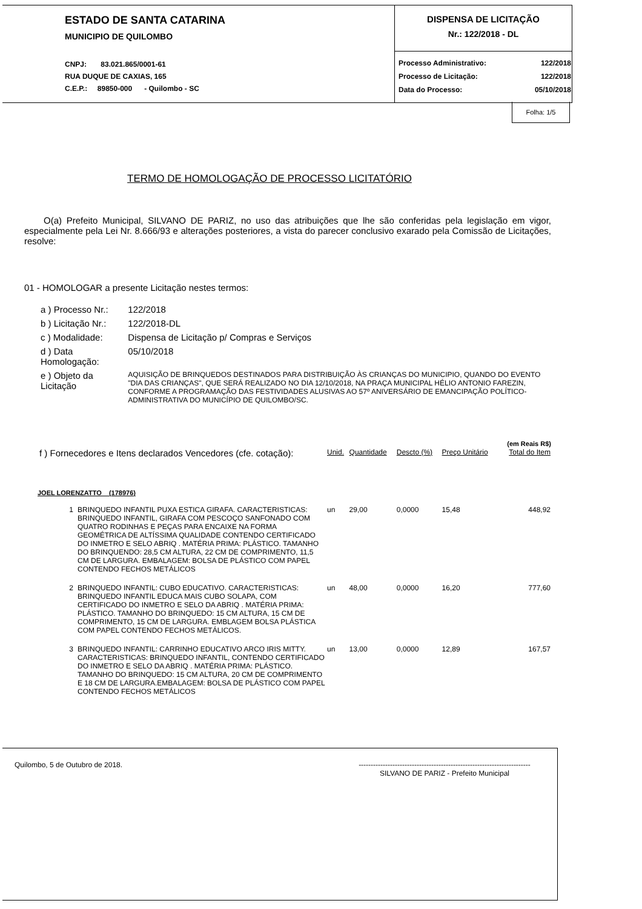ESTADO DE SANTA CATARINA
MUNICIPIO DE QUILOMBO
CNPJ: 83.021.865/0001-61
RUA DUQUE DE CAXIAS, 165
C.E.P.: 89850-000 - Quilombo - SC
DISPENSA DE LICITAÇÃO
Nr.: 122/2018 - DL
| Processo Administrativo: | 122/2018 |
| Processo de Licitação: | 122/2018 |
| Data do Processo: | 05/10/2018 |
Folha: 1/5
TERMO DE HOMOLOGAÇÃO DE PROCESSO LICITATÓRIO
O(a) Prefeito Municipal, SILVANO DE PARIZ, no uso das atribuições que lhe são conferidas pela legislação em vigor, especialmente pela Lei Nr. 8.666/93 e alterações posteriores, a vista do parecer conclusivo exarado pela Comissão de Licitações, resolve:
01 - HOMOLOGAR a presente Licitação nestes termos:
| a ) Processo Nr.: | 122/2018 |
| b ) Licitação Nr.: | 122/2018-DL |
| c ) Modalidade: | Dispensa de Licitação p/ Compras e Serviços |
| d ) Data Homologação: | 05/10/2018 |
| e ) Objeto da Licitação | AQUISIÇÃO DE BRINQUEDOS DESTINADOS PARA DISTRIBUIÇÃO ÀS CRIANÇAS DO MUNICIPIO, QUANDO DO EVENTO "DIA DAS CRIANÇAS", QUE SERÁ REALIZADO NO DIA 12/10/2018, NA PRAÇA MUNICIPAL HÉLIO ANTONIO FAREZIN, CONFORME A PROGRAMAÇÃO DAS FESTIVIDADES ALUSIVAS AO 57º ANIVERSÁRIO DE EMANCIPAÇÃO POLÍTICO-ADMINISTRATIVA DO MUNICÍPIO DE QUILOMBO/SC. |
(em Reais R$)
| f ) Fornecedores e Itens declarados Vencedores (cfe. cotação): | | Unid. | Quantidade | Descto (%) | Preço Unitário | Total do Item |
| JOEL LORENZATTO (178976) | | | | | | |
| 1 | BRINQUEDO INFANTIL PUXA ESTICA GIRAFA. CARACTERISTICAS: BRINQUEDO INFANTIL, GIRAFA COM PESCOÇO SANFONADO COM QUATRO RODINHAS E PEÇAS PARA ENCAIXE NA FORMA GEOMÉTRICA DE ALTÍSSIMA QUALIDADE CONTENDO CERTIFICADO DO INMETRO E SELO ABRIQ . MATÉRIA PRIMA: PLÁSTICO. TAMANHO DO BRINQUENDO: 28,5 CM ALTURA, 22 CM DE COMPRIMENTO, 11,5 CM DE LARGURA. EMBALAGEM: BOLSA DE PLÁSTICO COM PAPEL CONTENDO FECHOS METÁLICOS | un | 29,00 | 0,0000 | 15,48 | 448,92 |
| 2 | BRINQUEDO INFANTIL: CUBO EDUCATIVO. CARACTERISTICAS: BRINQUEDO INFANTIL EDUCA MAIS CUBO SOLAPA, COM CERTIFICADO DO INMETRO E SELO DA ABRIQ . MATÉRIA PRIMA: PLÁSTICO. TAMANHO DO BRINQUEDO: 15 CM ALTURA, 15 CM DE COMPRIMENTO, 15 CM DE LARGURA. EMBLAGEM BOLSA PLÁSTICA COM PAPEL CONTENDO FECHOS METÁLICOS. | un | 48,00 | 0,0000 | 16,20 | 777,60 |
| 3 | BRINQUEDO INFANTIL: CARRINHO EDUCATIVO ARCO IRIS MITTY. CARACTERISTICAS: BRINQUEDO INFANTIL, CONTENDO CERTIFICADO DO INMETRO E SELO DA ABRIQ . MATÉRIA PRIMA: PLÁSTICO. TAMANHO DO BRINQUEDO: 15 CM ALTURA, 20 CM DE COMPRIMENTO E 18 CM DE LARGURA.EMBALAGEM: BOLSA DE PLÁSTICO COM PAPEL CONTENDO FECHOS METÁLICOS | un | 13,00 | 0,0000 | 12,89 | 167,57 |
Quilombo, 5 de Outubro de 2018. -----------------------------------------------------------------------
SILVANO DE PARIZ - Prefeito Municipal